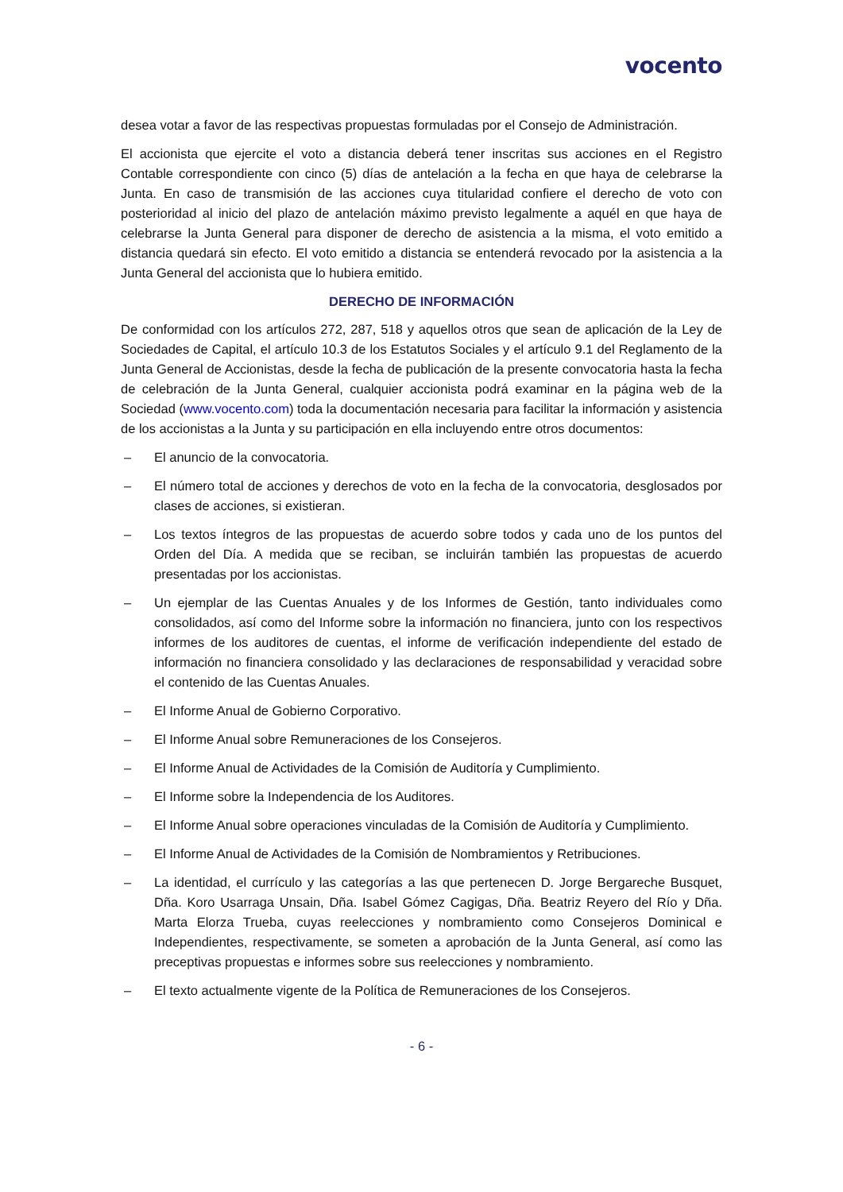vocento
desea votar a favor de las respectivas propuestas formuladas por el Consejo de Administración.
El accionista que ejercite el voto a distancia deberá tener inscritas sus acciones en el Registro Contable correspondiente con cinco (5) días de antelación a la fecha en que haya de celebrarse la Junta. En caso de transmisión de las acciones cuya titularidad confiere el derecho de voto con posterioridad al inicio del plazo de antelación máximo previsto legalmente a aquél en que haya de celebrarse la Junta General para disponer de derecho de asistencia a la misma, el voto emitido a distancia quedará sin efecto. El voto emitido a distancia se entenderá revocado por la asistencia a la Junta General del accionista que lo hubiera emitido.
DERECHO DE INFORMACIÓN
De conformidad con los artículos 272, 287, 518 y aquellos otros que sean de aplicación de la Ley de Sociedades de Capital, el artículo 10.3 de los Estatutos Sociales y el artículo 9.1 del Reglamento de la Junta General de Accionistas, desde la fecha de publicación de la presente convocatoria hasta la fecha de celebración de la Junta General, cualquier accionista podrá examinar en la página web de la Sociedad (www.vocento.com) toda la documentación necesaria para facilitar la información y asistencia de los accionistas a la Junta y su participación en ella incluyendo entre otros documentos:
– El anuncio de la convocatoria.
– El número total de acciones y derechos de voto en la fecha de la convocatoria, desglosados por clases de acciones, si existieran.
– Los textos íntegros de las propuestas de acuerdo sobre todos y cada uno de los puntos del Orden del Día. A medida que se reciban, se incluirán también las propuestas de acuerdo presentadas por los accionistas.
– Un ejemplar de las Cuentas Anuales y de los Informes de Gestión, tanto individuales como consolidados, así como del Informe sobre la información no financiera, junto con los respectivos informes de los auditores de cuentas, el informe de verificación independiente del estado de información no financiera consolidado y las declaraciones de responsabilidad y veracidad sobre el contenido de las Cuentas Anuales.
– El Informe Anual de Gobierno Corporativo.
– El Informe Anual sobre Remuneraciones de los Consejeros.
– El Informe Anual de Actividades de la Comisión de Auditoría y Cumplimiento.
– El Informe sobre la Independencia de los Auditores.
– El Informe Anual sobre operaciones vinculadas de la Comisión de Auditoría y Cumplimiento.
– El Informe Anual de Actividades de la Comisión de Nombramientos y Retribuciones.
– La identidad, el currículo y las categorías a las que pertenecen D. Jorge Bergareche Busquet, Dña. Koro Usarraga Unsain, Dña. Isabel Gómez Cagigas, Dña. Beatriz Reyero del Río y Dña. Marta Elorza Trueba, cuyas reelecciones y nombramiento como Consejeros Dominical e Independientes, respectivamente, se someten a aprobación de la Junta General, así como las preceptivas propuestas e informes sobre sus reelecciones y nombramiento.
– El texto actualmente vigente de la Política de Remuneraciones de los Consejeros.
- 6 -